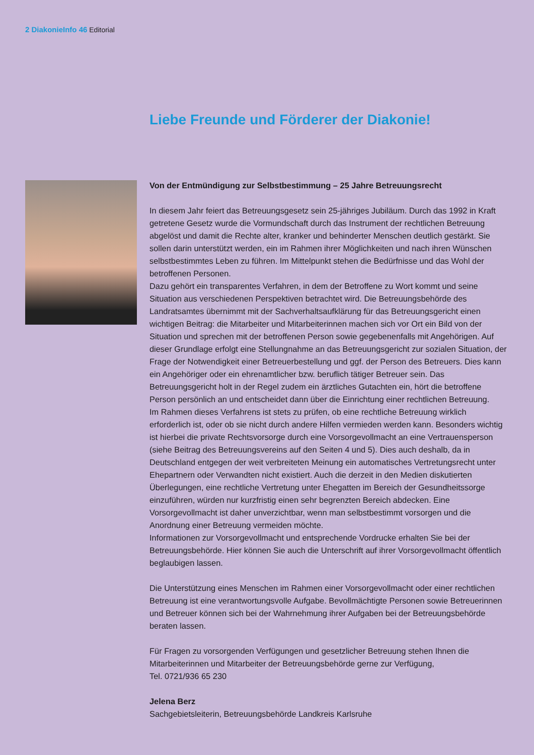2 DiakonieInfo 46 Editorial
Liebe Freunde und Förderer der Diakonie!
Von der Entmündigung zur Selbstbestimmung – 25 Jahre Betreuungsrecht
In diesem Jahr feiert das Betreuungsgesetz sein 25-jähriges Jubiläum. Durch das 1992 in Kraft getretene Gesetz wurde die Vormundschaft durch das Instrument der rechtlichen Betreuung abgelöst und damit die Rechte alter, kranker und behinderter Menschen deutlich gestärkt. Sie sollen darin unterstützt werden, ein im Rahmen ihrer Möglichkeiten und nach ihren Wünschen selbstbestimmtes Leben zu führen. Im Mittelpunkt stehen die Bedürfnisse und das Wohl der betroffenen Personen.
Dazu gehört ein transparentes Verfahren, in dem der Betroffene zu Wort kommt und seine Situation aus verschiedenen Perspektiven betrachtet wird. Die Betreuungsbehörde des Landratsamtes übernimmt mit der Sachverhaltsaufklärung für das Betreuungsgericht einen wichtigen Beitrag: die Mitarbeiter und Mitarbeiterinnen machen sich vor Ort ein Bild von der Situation und sprechen mit der betroffenen Person sowie gegebenenfalls mit Angehörigen. Auf dieser Grundlage erfolgt eine Stellungnahme an das Betreuungsgericht zur sozialen Situation, der Frage der Notwendigkeit einer Betreuerbestellung und ggf. der Person des Betreuers. Dies kann ein Angehöriger oder ein ehrenamtlicher bzw. beruflich tätiger Betreuer sein. Das Betreuungsgericht holt in der Regel zudem ein ärztliches Gutachten ein, hört die betroffene Person persönlich an und entscheidet dann über die Einrichtung einer rechtlichen Betreuung.
Im Rahmen dieses Verfahrens ist stets zu prüfen, ob eine rechtliche Betreuung wirklich erforderlich ist, oder ob sie nicht durch andere Hilfen vermieden werden kann. Besonders wichtig ist hierbei die private Rechtsvorsorge durch eine Vorsorgevollmacht an eine Vertrauensperson (siehe Beitrag des Betreuungsvereins auf den Seiten 4 und 5). Dies auch deshalb, da in Deutschland entgegen der weit verbreiteten Meinung ein automatisches Vertretungsrecht unter Ehepartnern oder Verwandten nicht existiert. Auch die derzeit in den Medien diskutierten Überlegungen, eine rechtliche Vertretung unter Ehegatten im Bereich der Gesundheitssorge einzuführen, würden nur kurzfristig einen sehr begrenzten Bereich abdecken. Eine Vorsorgevollmacht ist daher unverzichtbar, wenn man selbstbestimmt vorsorgen und die Anordnung einer Betreuung vermeiden möchte.
Informationen zur Vorsorgevollmacht und entsprechende Vordrucke erhalten Sie bei der Betreuungsbehörde. Hier können Sie auch die Unterschrift auf ihrer Vorsorgevollmacht öffentlich beglaubigen lassen.
Die Unterstützung eines Menschen im Rahmen einer Vorsorgevollmacht oder einer rechtlichen Betreuung ist eine verantwortungsvolle Aufgabe. Bevollmächtigte Personen sowie Betreuerinnen und Betreuer können sich bei der Wahrnehmung ihrer Aufgaben bei der Betreuungsbehörde beraten lassen.
Für Fragen zu vorsorgenden Verfügungen und gesetzlicher Betreuung stehen Ihnen die Mitarbeiterinnen und Mitarbeiter der Betreuungsbehörde gerne zur Verfügung,
Tel. 0721/936 65 230
Jelena Berz
Sachgebietsleiterin, Betreuungsbehörde Landkreis Karlsruhe